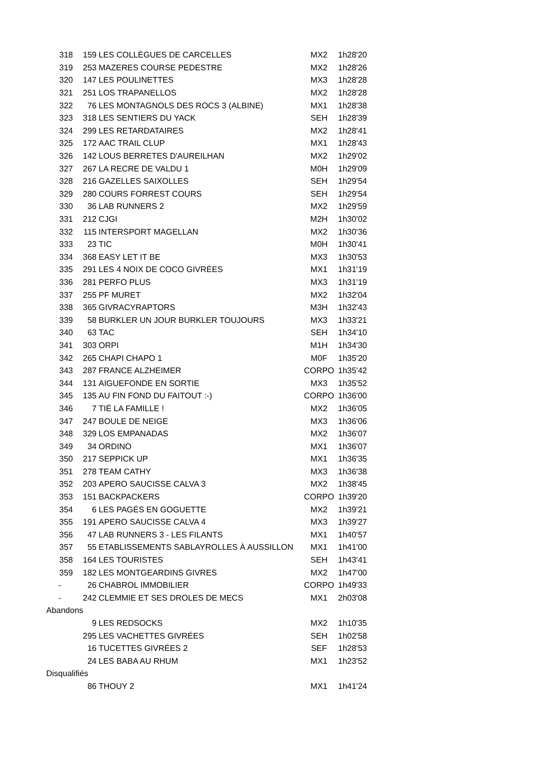| 318 | 159 | LES COLLÈGUES DE CARCELLES | MX2 | 1h28'20 |
| 319 | 253 | MAZERES COURSE PEDESTRE | MX2 | 1h28'26 |
| 320 | 147 | LES POULINETTES | MX3 | 1h28'28 |
| 321 | 251 | LOS TRAPANELLOS | MX2 | 1h28'28 |
| 322 | 76 | LES MONTAGNOLS DES ROCS 3 (ALBINE) | MX1 | 1h28'38 |
| 323 | 318 | LES SENTIERS DU YACK | SEH | 1h28'39 |
| 324 | 299 | LES RETARDATAIRES | MX2 | 1h28'41 |
| 325 | 172 | AAC TRAIL CLUP | MX1 | 1h28'43 |
| 326 | 142 | LOUS BERRETES D'AUREILHAN | MX2 | 1h29'02 |
| 327 | 267 | LA RECRE DE VALDU 1 | M0H | 1h29'09 |
| 328 | 216 | GAZELLES SAIXOLLES | SEH | 1h29'54 |
| 329 | 280 | COURS FORREST COURS | SEH | 1h29'54 |
| 330 | 36 | LAB RUNNERS 2 | MX2 | 1h29'59 |
| 331 | 212 | CJGI | M2H | 1h30'02 |
| 332 | 115 | INTERSPORT MAGELLAN | MX2 | 1h30'36 |
| 333 | 23 | TIC | M0H | 1h30'41 |
| 334 | 368 | EASY LET IT BE | MX3 | 1h30'53 |
| 335 | 291 | LES 4 NOIX DE COCO GIVRÉES | MX1 | 1h31'19 |
| 336 | 281 | PERFO PLUS | MX3 | 1h31'19 |
| 337 | 255 | PF MURET | MX2 | 1h32'04 |
| 338 | 365 | GIVRACYRAPTORS | M3H | 1h32'43 |
| 339 | 58 | BURKLER UN JOUR BURKLER TOUJOURS | MX3 | 1h33'21 |
| 340 | 63 | TAC | SEH | 1h34'10 |
| 341 | 303 | ORPI | M1H | 1h34'30 |
| 342 | 265 | CHAPI CHAPO 1 | M0F | 1h35'20 |
| 343 | 287 | FRANCE ALZHEIMER | CORPO | 1h35'42 |
| 344 | 131 | AIGUEFONDE EN SORTIE | MX3 | 1h35'52 |
| 345 | 135 | AU FIN FOND DU FAITOUT :-) | CORPO | 1h36'00 |
| 346 | 7 | TIÉ LA FAMILLE ! | MX2 | 1h36'05 |
| 347 | 247 | BOULE DE NEIGE | MX3 | 1h36'06 |
| 348 | 329 | LOS EMPANADAS | MX2 | 1h36'07 |
| 349 | 34 | ORDINO | MX1 | 1h36'07 |
| 350 | 217 | SEPPICK UP | MX1 | 1h36'35 |
| 351 | 278 | TEAM CATHY | MX3 | 1h36'38 |
| 352 | 203 | APERO SAUCISSE CALVA 3 | MX2 | 1h38'45 |
| 353 | 151 | BACKPACKERS | CORPO | 1h39'20 |
| 354 | 6 | LES PAGÉS EN GOGUETTE | MX2 | 1h39'21 |
| 355 | 191 | APERO SAUCISSE CALVA 4 | MX3 | 1h39'27 |
| 356 | 47 | LAB RUNNERS 3 - LES FILANTS | MX1 | 1h40'57 |
| 357 | 55 | ETABLISSEMENTS SABLAYROLLES À AUSSILLON | MX1 | 1h41'00 |
| 358 | 164 | LES TOURISTES | SEH | 1h43'41 |
| 359 | 182 | LES MONTGEARDINS GIVRES | MX2 | 1h47'00 |
| - | 26 | CHABROL IMMOBILIER | CORPO | 1h49'33 |
| - | 242 | CLEMMIE ET SES DROLES DE MECS | MX1 | 2h03'08 |
| Abandons | | | | |
| | 9 | LES REDSOCKS | MX2 | 1h10'35 |
| | 295 | LES VACHETTES GIVRÉES | SEH | 1h02'58 |
| | 16 | TUCETTES GIVRÉES 2 | SEF | 1h28'53 |
| | 24 | LES BABA AU RHUM | MX1 | 1h23'52 |
| Disqualifiés | | | | |
| | 86 | THOUY 2 | MX1 | 1h41'24 |